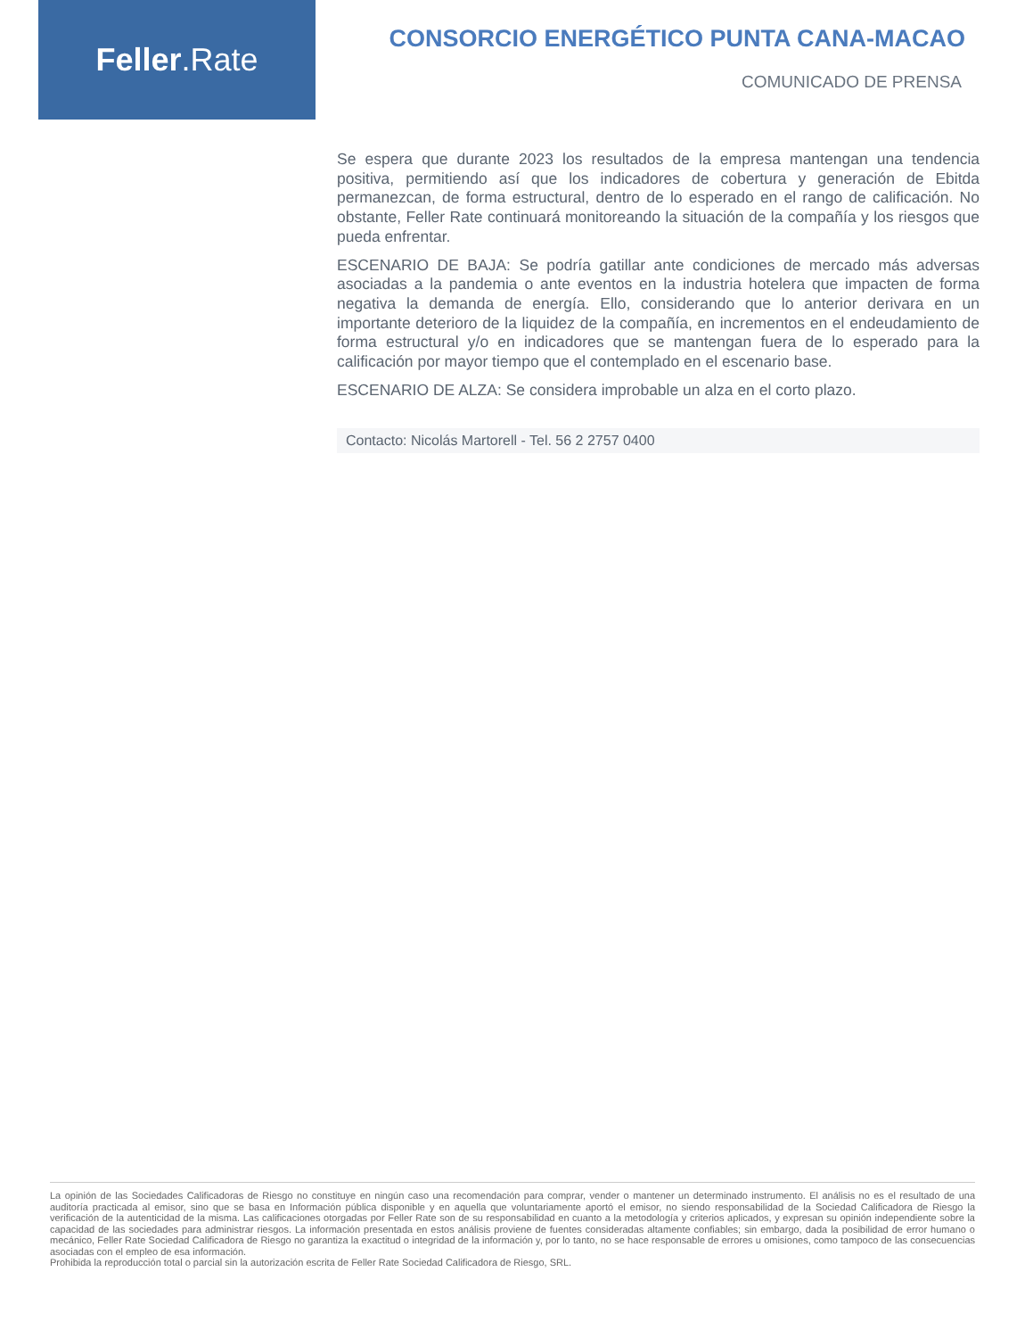Feller.Rate
CONSORCIO ENERGÉTICO PUNTA CANA-MACAO
COMUNICADO DE PRENSA
Se espera que durante 2023 los resultados de la empresa mantengan una tendencia positiva, permitiendo así que los indicadores de cobertura y generación de Ebitda permanezcan, de forma estructural, dentro de lo esperado en el rango de calificación. No obstante, Feller Rate continuará monitoreando la situación de la compañía y los riesgos que pueda enfrentar.
ESCENARIO DE BAJA: Se podría gatillar ante condiciones de mercado más adversas asociadas a la pandemia o ante eventos en la industria hotelera que impacten de forma negativa la demanda de energía. Ello, considerando que lo anterior derivara en un importante deterioro de la liquidez de la compañía, en incrementos en el endeudamiento de forma estructural y/o en indicadores que se mantengan fuera de lo esperado para la calificación por mayor tiempo que el contemplado en el escenario base.
ESCENARIO DE ALZA: Se considera improbable un alza en el corto plazo.
Contacto: Nicolás Martorell - Tel. 56 2 2757 0400
La opinión de las Sociedades Calificadoras de Riesgo no constituye en ningún caso una recomendación para comprar, vender o mantener un determinado instrumento. El análisis no es el resultado de una auditoría practicada al emisor, sino que se basa en Información pública disponible y en aquella que voluntariamente aportó el emisor, no siendo responsabilidad de la Sociedad Calificadora de Riesgo la verificación de la autenticidad de la misma. Las calificaciones otorgadas por Feller Rate son de su responsabilidad en cuanto a la metodología y criterios aplicados, y expresan su opinión independiente sobre la capacidad de las sociedades para administrar riesgos. La información presentada en estos análisis proviene de fuentes consideradas altamente confiables; sin embargo, dada la posibilidad de error humano o mecánico, Feller Rate Sociedad Calificadora de Riesgo no garantiza la exactitud o integridad de la información y, por lo tanto, no se hace responsable de errores u omisiones, como tampoco de las consecuencias asociadas con el empleo de esa información.
Prohibida la reproducción total o parcial sin la autorización escrita de Feller Rate Sociedad Calificadora de Riesgo, SRL.